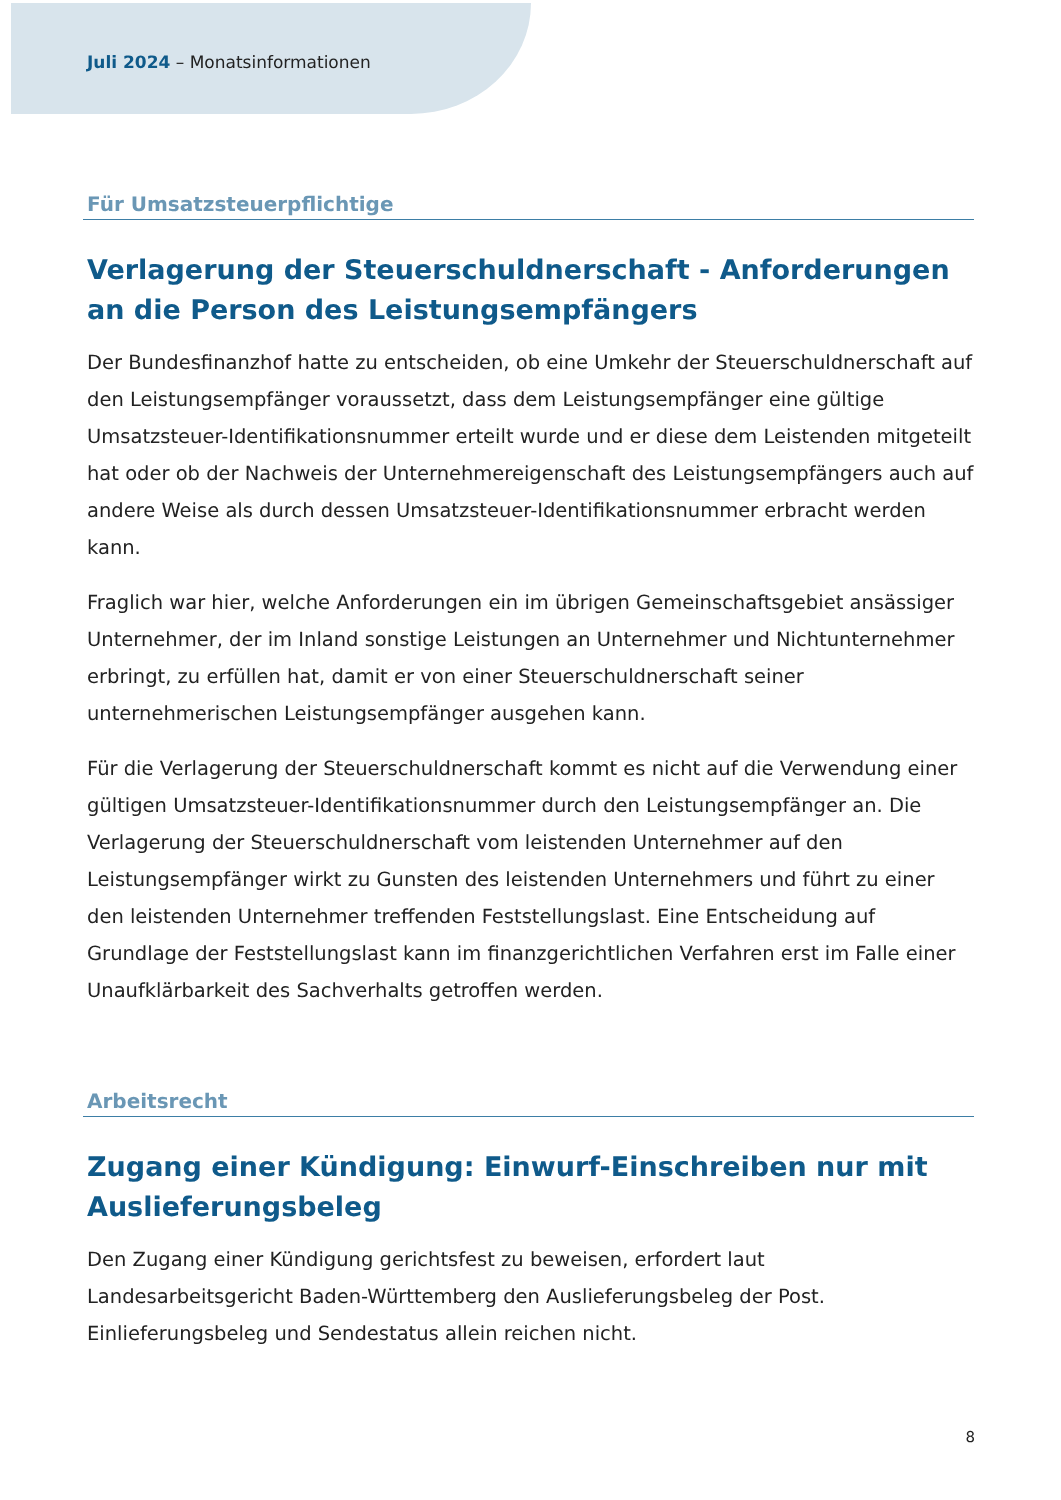Juli 2024 – Monatsinformationen
Für Umsatzsteuerpflichtige
Verlagerung der Steuerschuldnerschaft - Anforderungen an die Person des Leistungsempfängers
Der Bundesfinanzhof hatte zu entscheiden, ob eine Umkehr der Steuerschuldnerschaft auf den Leistungsempfänger voraussetzt, dass dem Leistungsempfänger eine gültige Umsatzsteuer-Identifikationsnummer erteilt wurde und er diese dem Leistenden mitgeteilt hat oder ob der Nachweis der Unternehmereigenschaft des Leistungsempfängers auch auf andere Weise als durch dessen Umsatzsteuer-Identifikationsnummer erbracht werden kann.
Fraglich war hier, welche Anforderungen ein im übrigen Gemeinschaftsgebiet ansässiger Unternehmer, der im Inland sonstige Leistungen an Unternehmer und Nichtunternehmer erbringt, zu erfüllen hat, damit er von einer Steuerschuldnerschaft seiner unternehmerischen Leistungsempfänger ausgehen kann.
Für die Verlagerung der Steuerschuldnerschaft kommt es nicht auf die Verwendung einer gültigen Umsatzsteuer-Identifikationsnummer durch den Leistungsempfänger an. Die Verlagerung der Steuerschuldnerschaft vom leistenden Unternehmer auf den Leistungsempfänger wirkt zu Gunsten des leistenden Unternehmers und führt zu einer den leistenden Unternehmer treffenden Feststellungslast. Eine Entscheidung auf Grundlage der Feststellungslast kann im finanzgerichtlichen Verfahren erst im Falle einer Unaufklärbarkeit des Sachverhalts getroffen werden.
Arbeitsrecht
Zugang einer Kündigung: Einwurf-Einschreiben nur mit Auslieferungsbeleg
Den Zugang einer Kündigung gerichtsfest zu beweisen, erfordert laut Landesarbeitsgericht Baden-Württemberg den Auslieferungsbeleg der Post. Einlieferungsbeleg und Sendestatus allein reichen nicht.
8